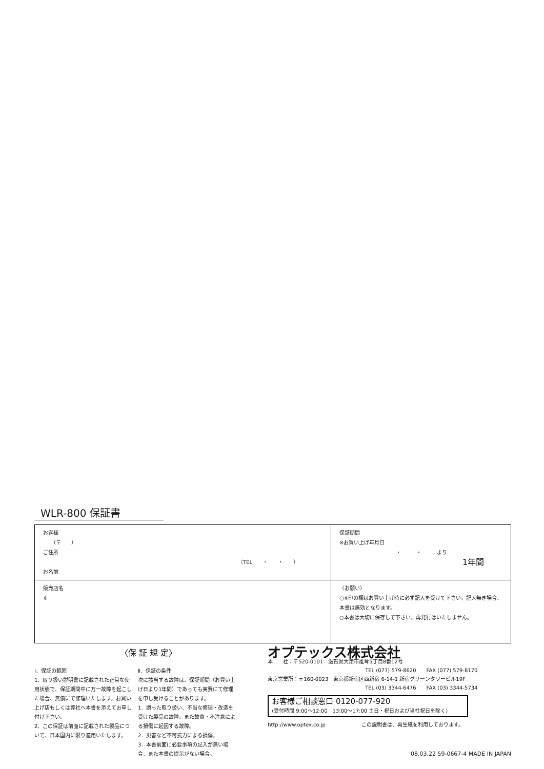WLR-800 保証書
| お客様 （〒 ） ご住所 （TEL ・ ・ ） お名前 | 保証期間 ※お買い上げ年月日 ・ ・ より 1年間 |
| 販売店名 ※ | 〈お願い〉 ○※印の欄はお買い上げ時に必ず記入を受けて下さい。記入無き場合、本書は無効となります。 ○本書は大切に保存して下さい。再発行はいたしません。 |
〈保 証 規 定〉
Ⅰ、保証の範囲
1．取り扱い説明書に記載された正常な使用状態で、保証期間中に万一故障を起こした場合、無償にて修理いたします。お買い上げ店もしくは弊社へ本書を添えてお申し付け下さい。
2、この保証は前面に記載された製品について、日本国内に限り適用いたします。
Ⅱ．保証の条件
次に該当する故障は、保証期間（お買い上げ日より1年間）であっても実費にて修理を申し受けることがあります。
1．誤った取り扱い、不当な修理・改造を受けた製品の故障。また故意・不注意による損傷に起因する故障。
2．災害など不可抗力による損傷。
3．本書前面に必要事項の記入が無い場合、また本書の提示がない場合。
オプテックス株式会社
本　　社：〒520-0101　滋賀県大津市雄琴5丁目8番12号
TEL (077) 579-8620　　FAX (077) 579-8170
東京営業所：〒160-0023　東京都新宿区西新宿 6-14-1 新宿グリーンタワービル19F
TEL (03) 3344-6476　　FAX (03) 3344-5734
お客様ご相談窓口 0120-077-920
(受付時間 9:00～12:00　13:00～17:00 土日・祝日および当社祝日を除く)
http://www.optex.co.jp　　　　　　　この説明書は、再生紙を利用しております。
'08.03.22 59-0667-4 MADE IN JAPAN